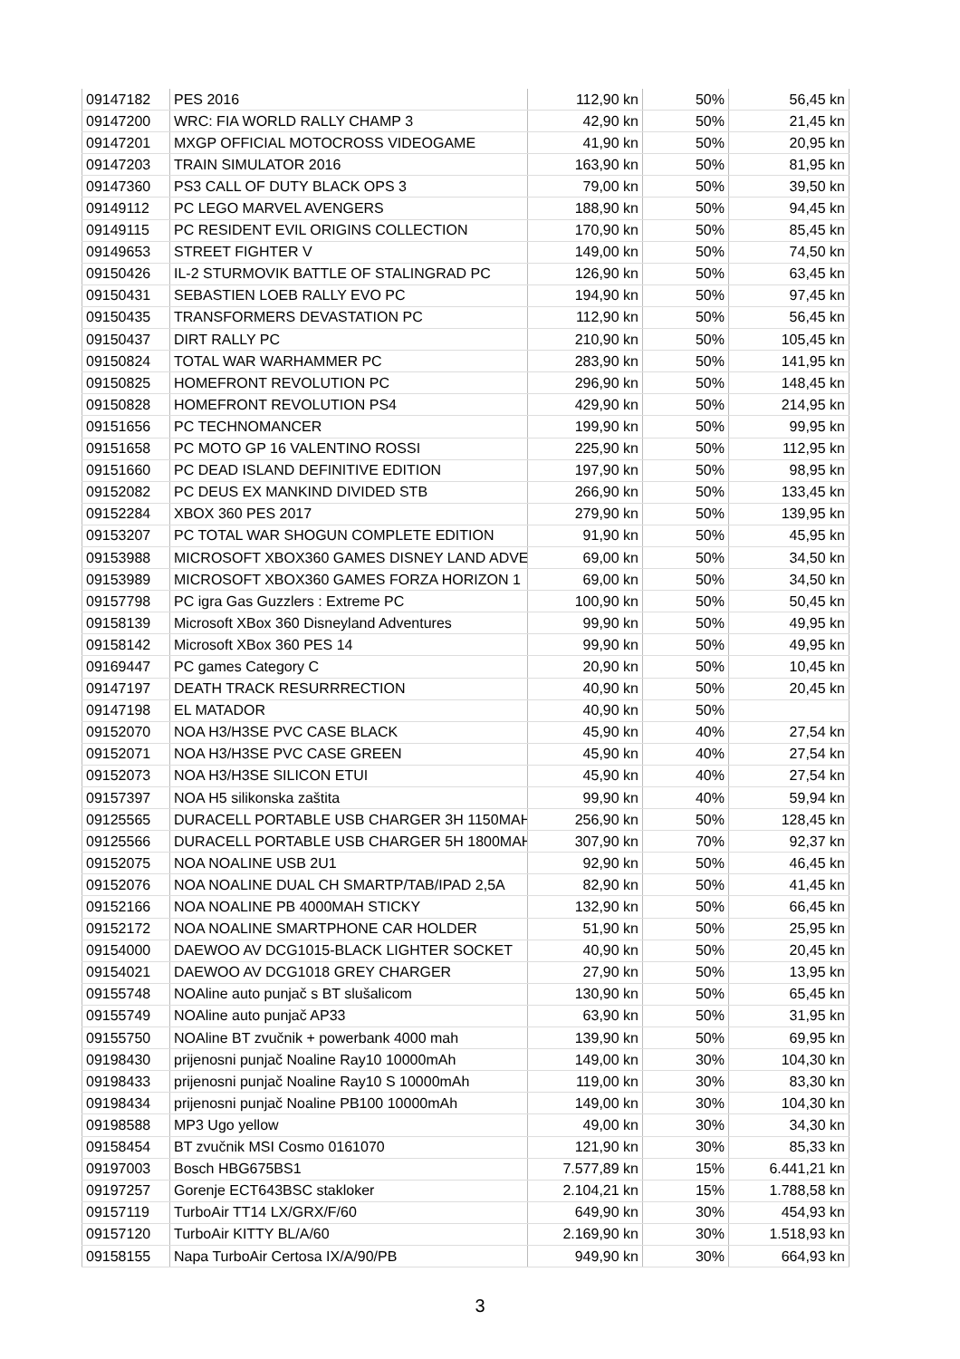| 09147182 | PES 2016 | 112,90 kn | 50% | 56,45 kn |
| 09147200 | WRC: FIA WORLD RALLY CHAMP 3 | 42,90 kn | 50% | 21,45 kn |
| 09147201 | MXGP OFFICIAL MOTOCROSS VIDEOGAME | 41,90 kn | 50% | 20,95 kn |
| 09147203 | TRAIN SIMULATOR 2016 | 163,90 kn | 50% | 81,95 kn |
| 09147360 | PS3 CALL OF DUTY BLACK OPS 3 | 79,00 kn | 50% | 39,50 kn |
| 09149112 | PC LEGO MARVEL AVENGERS | 188,90 kn | 50% | 94,45 kn |
| 09149115 | PC RESIDENT EVIL ORIGINS COLLECTION | 170,90 kn | 50% | 85,45 kn |
| 09149653 | STREET FIGHTER V | 149,00 kn | 50% | 74,50 kn |
| 09150426 | IL-2 STURMOVIK BATTLE OF STALINGRAD PC | 126,90 kn | 50% | 63,45 kn |
| 09150431 | SEBASTIEN LOEB RALLY EVO PC | 194,90 kn | 50% | 97,45 kn |
| 09150435 | TRANSFORMERS DEVASTATION PC | 112,90 kn | 50% | 56,45 kn |
| 09150437 | DIRT RALLY PC | 210,90 kn | 50% | 105,45 kn |
| 09150824 | TOTAL WAR WARHAMMER PC | 283,90 kn | 50% | 141,95 kn |
| 09150825 | HOMEFRONT REVOLUTION PC | 296,90 kn | 50% | 148,45 kn |
| 09150828 | HOMEFRONT REVOLUTION PS4 | 429,90 kn | 50% | 214,95 kn |
| 09151656 | PC TECHNOMANCER | 199,90 kn | 50% | 99,95 kn |
| 09151658 | PC MOTO GP 16 VALENTINO ROSSI | 225,90 kn | 50% | 112,95 kn |
| 09151660 | PC DEAD ISLAND DEFINITIVE EDITION | 197,90 kn | 50% | 98,95 kn |
| 09152082 | PC DEUS EX MANKIND DIVIDED STB | 266,90 kn | 50% | 133,45 kn |
| 09152284 | XBOX 360 PES 2017 | 279,90 kn | 50% | 139,95 kn |
| 09153207 | PC TOTAL WAR SHOGUN COMPLETE EDITION | 91,90 kn | 50% | 45,95 kn |
| 09153988 | MICROSOFT XBOX360 GAMES DISNEY LAND ADVE | 69,00 kn | 50% | 34,50 kn |
| 09153989 | MICROSOFT XBOX360 GAMES FORZA HORIZON 1 | 69,00 kn | 50% | 34,50 kn |
| 09157798 | PC igra Gas Guzzlers : Extreme PC | 100,90 kn | 50% | 50,45 kn |
| 09158139 | Microsoft XBox 360 Disneyland Adventures | 99,90 kn | 50% | 49,95 kn |
| 09158142 | Microsoft XBox 360 PES 14 | 99,90 kn | 50% | 49,95 kn |
| 09169447 | PC games Category C | 20,90 kn | 50% | 10,45 kn |
| 09147197 | DEATH TRACK RESURRRECTION | 40,90 kn | 50% | 20,45 kn |
| 09147198 | EL MATADOR | 40,90 kn | 50% | |
| 09152070 | NOA H3/H3SE PVC CASE BLACK | 45,90 kn | 40% | 27,54 kn |
| 09152071 | NOA H3/H3SE PVC CASE GREEN | 45,90 kn | 40% | 27,54 kn |
| 09152073 | NOA H3/H3SE SILICON ETUI | 45,90 kn | 40% | 27,54 kn |
| 09157397 | NOA H5 silikonska zaštita | 99,90 kn | 40% | 59,94 kn |
| 09125565 | DURACELL PORTABLE USB CHARGER 3H 1150MAH | 256,90 kn | 50% | 128,45 kn |
| 09125566 | DURACELL PORTABLE USB CHARGER 5H 1800MAH | 307,90 kn | 70% | 92,37 kn |
| 09152075 | NOA NOALINE USB 2U1 | 92,90 kn | 50% | 46,45 kn |
| 09152076 | NOA NOALINE DUAL CH SMARTP/TAB/IPAD 2,5A | 82,90 kn | 50% | 41,45 kn |
| 09152166 | NOA NOALINE PB 4000MAH STICKY | 132,90 kn | 50% | 66,45 kn |
| 09152172 | NOA NOALINE SMARTPHONE CAR HOLDER | 51,90 kn | 50% | 25,95 kn |
| 09154000 | DAEWOO AV DCG1015-BLACK LIGHTER SOCKET | 40,90 kn | 50% | 20,45 kn |
| 09154021 | DAEWOO AV DCG1018 GREY CHARGER | 27,90 kn | 50% | 13,95 kn |
| 09155748 | NOAline auto punjač s BT slušalicom | 130,90 kn | 50% | 65,45 kn |
| 09155749 | NOAline auto punjač AP33 | 63,90 kn | 50% | 31,95 kn |
| 09155750 | NOAline BT zvučnik + powerbank 4000 mah | 139,90 kn | 50% | 69,95 kn |
| 09198430 | prijenosni punjač Noaline Ray10 10000mAh | 149,00 kn | 30% | 104,30 kn |
| 09198433 | prijenosni punjač Noaline Ray10 S 10000mAh | 119,00 kn | 30% | 83,30 kn |
| 09198434 | prijenosni punjač Noaline PB100 10000mAh | 149,00 kn | 30% | 104,30 kn |
| 09198588 | MP3 Ugo yellow | 49,00 kn | 30% | 34,30 kn |
| 09158454 | BT zvučnik MSI Cosmo 0161070 | 121,90 kn | 30% | 85,33 kn |
| 09197003 | Bosch HBG675BS1 | 7.577,89 kn | 15% | 6.441,21 kn |
| 09197257 | Gorenje ECT643BSC stakloker | 2.104,21 kn | 15% | 1.788,58 kn |
| 09157119 | TurboAir TT14 LX/GRX/F/60 | 649,90 kn | 30% | 454,93 kn |
| 09157120 | TurboAir KITTY BL/A/60 | 2.169,90 kn | 30% | 1.518,93 kn |
| 09158155 | Napa TurboAir Certosa IX/A/90/PB | 949,90 kn | 30% | 664,93 kn |
3